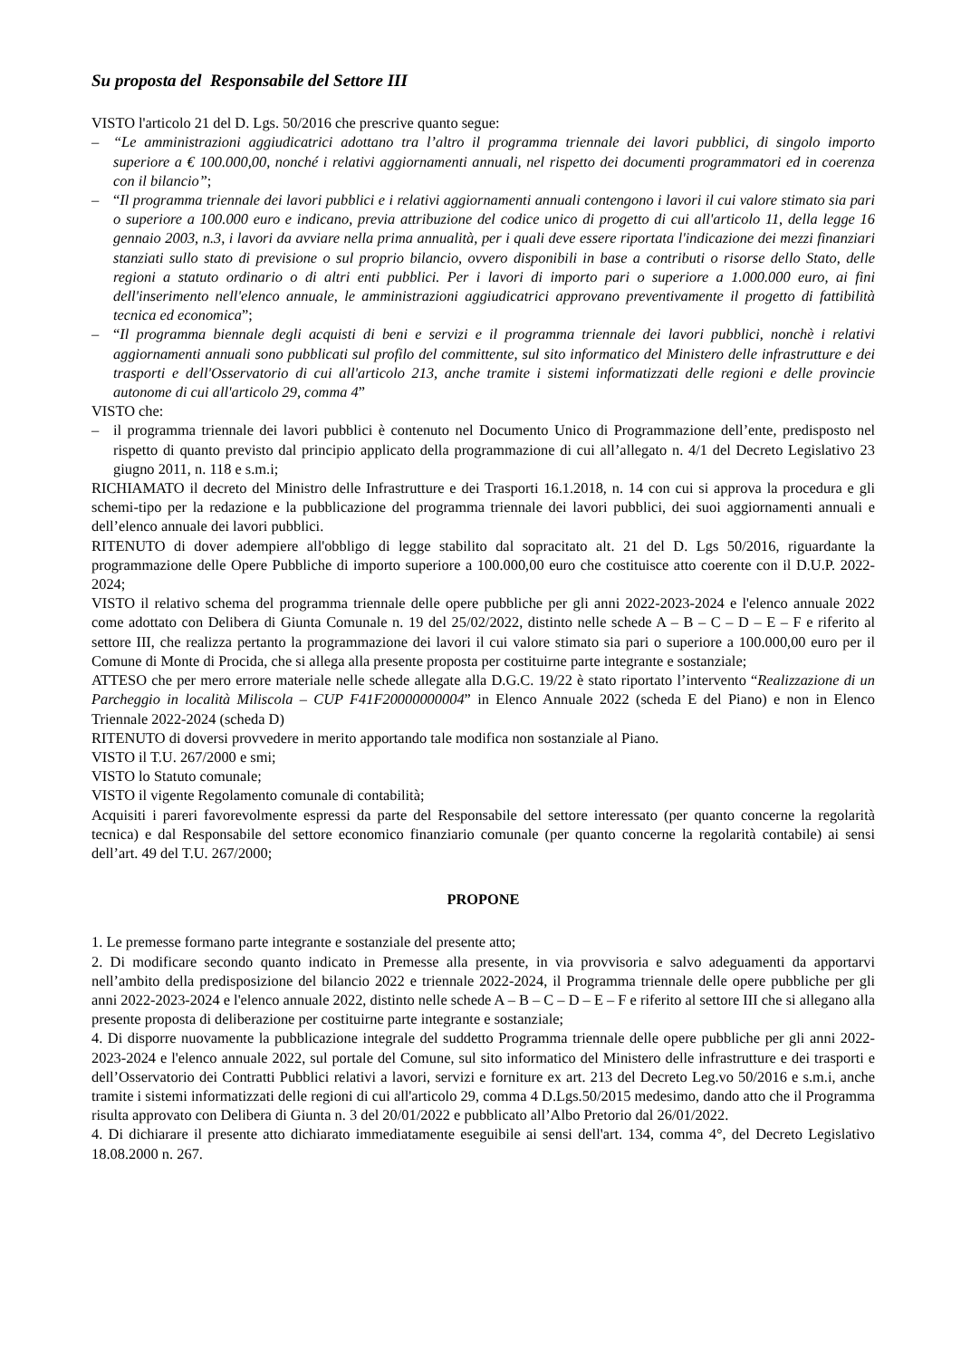Su proposta del Responsabile del Settore III
VISTO l'articolo 21 del D. Lgs. 50/2016 che prescrive quanto segue:
– “Le amministrazioni aggiudicatrici adottano tra l’altro il programma triennale dei lavori pubblici, di singolo importo superiore a € 100.000,00, nonché i relativi aggiornamenti annuali, nel rispetto dei documenti programmatori ed in coerenza con il bilancio”;
– “Il programma triennale dei lavori pubblici e i relativi aggiornamenti annuali contengono i lavori il cui valore stimato sia pari o superiore a 100.000 euro e indicano, previa attribuzione del codice unico di progetto di cui all'articolo 11, della legge 16 gennaio 2003, n.3, i lavori da avviare nella prima annualità, per i quali deve essere riportata l'indicazione dei mezzi finanziari stanziati sullo stato di previsione o sul proprio bilancio, ovvero disponibili in base a contributi o risorse dello Stato, delle regioni a statuto ordinario o di altri enti pubblici. Per i lavori di importo pari o superiore a 1.000.000 euro, ai fini dell'inserimento nell'elenco annuale, le amministrazioni aggiudicatrici approvano preventivamente il progetto di fattibilità tecnica ed economica”;
– “Il programma biennale degli acquisti di beni e servizi e il programma triennale dei lavori pubblici, nonchè i relativi aggiornamenti annuali sono pubblicati sul profilo del committente, sul sito informatico del Ministero delle infrastrutture e dei trasporti e dell'Osservatorio di cui all'articolo 213, anche tramite i sistemi informatizzati delle regioni e delle provincie autonome di cui all'articolo 29, comma 4”
VISTO che:
– il programma triennale dei lavori pubblici è contenuto nel Documento Unico di Programmazione dell’ente, predisposto nel rispetto di quanto previsto dal principio applicato della programmazione di cui all’allegato n. 4/1 del Decreto Legislativo 23 giugno 2011, n. 118 e s.m.i;
RICHIAMATO il decreto del Ministro delle Infrastrutture e dei Trasporti 16.1.2018, n. 14 con cui si approva la procedura e gli schemi-tipo per la redazione e la pubblicazione del programma triennale dei lavori pubblici, dei suoi aggiornamenti annuali e dell’elenco annuale dei lavori pubblici.
RITENUTO di dover adempiere all'obbligo di legge stabilito dal sopracitato alt. 21 del D. Lgs 50/2016, riguardante la programmazione delle Opere Pubbliche di importo superiore a 100.000,00 euro che costituisce atto coerente con il D.U.P. 2022-2024;
VISTO il relativo schema del programma triennale delle opere pubbliche per gli anni 2022-2023-2024 e l'elenco annuale 2022 come adottato con Delibera di Giunta Comunale n. 19 del 25/02/2022, distinto nelle schede A – B – C – D – E – F e riferito al settore III, che realizza pertanto la programmazione dei lavori il cui valore stimato sia pari o superiore a 100.000,00 euro per il Comune di Monte di Procida, che si allega alla presente proposta per costituirne parte integrante e sostanziale;
ATTESO che per mero errore materiale nelle schede allegate alla D.G.C. 19/22 è stato riportato l’intervento “Realizzazione di un Parcheggio in località Miliscola – CUP F41F20000000004” in Elenco Annuale 2022 (scheda E del Piano) e non in Elenco Triennale 2022-2024 (scheda D)
RITENUTO di doversi provvedere in merito apportando tale modifica non sostanziale al Piano.
VISTO il T.U. 267/2000 e smi;
VISTO lo Statuto comunale;
VISTO il vigente Regolamento comunale di contabilità;
Acquisiti i pareri favorevolmente espressi da parte del Responsabile del settore interessato (per quanto concerne la regolarità tecnica) e dal Responsabile del settore economico finanziario comunale (per quanto concerne la regolarità contabile) ai sensi dell’art. 49 del T.U. 267/2000;
PROPONE
1. Le premesse formano parte integrante e sostanziale del presente atto;
2. Di modificare secondo quanto indicato in Premesse alla presente, in via provvisoria e salvo adeguamenti da apportarvi nell’ambito della predisposizione del bilancio 2022 e triennale 2022-2024, il Programma triennale delle opere pubbliche per gli anni 2022-2023-2024 e l'elenco annuale 2022, distinto nelle schede A – B – C – D – E – F e riferito al settore III che si allegano alla presente proposta di deliberazione per costituirne parte integrante e sostanziale;
4. Di disporre nuovamente la pubblicazione integrale del suddetto Programma triennale delle opere pubbliche per gli anni 2022-2023-2024 e l'elenco annuale 2022, sul portale del Comune, sul sito informatico del Ministero delle infrastrutture e dei trasporti e dell’Osservatorio dei Contratti Pubblici relativi a lavori, servizi e forniture ex art. 213 del Decreto Leg.vo 50/2016 e s.m.i, anche tramite i sistemi informatizzati delle regioni di cui all'articolo 29, comma 4 D.Lgs.50/2015 medesimo, dando atto che il Programma risulta approvato con Delibera di Giunta n. 3 del 20/01/2022 e pubblicato all’Albo Pretorio dal 26/01/2022.
4. Di dichiarare il presente atto dichiarato immediatamente eseguibile ai sensi dell'art. 134, comma 4°, del Decreto Legislativo 18.08.2000 n. 267.